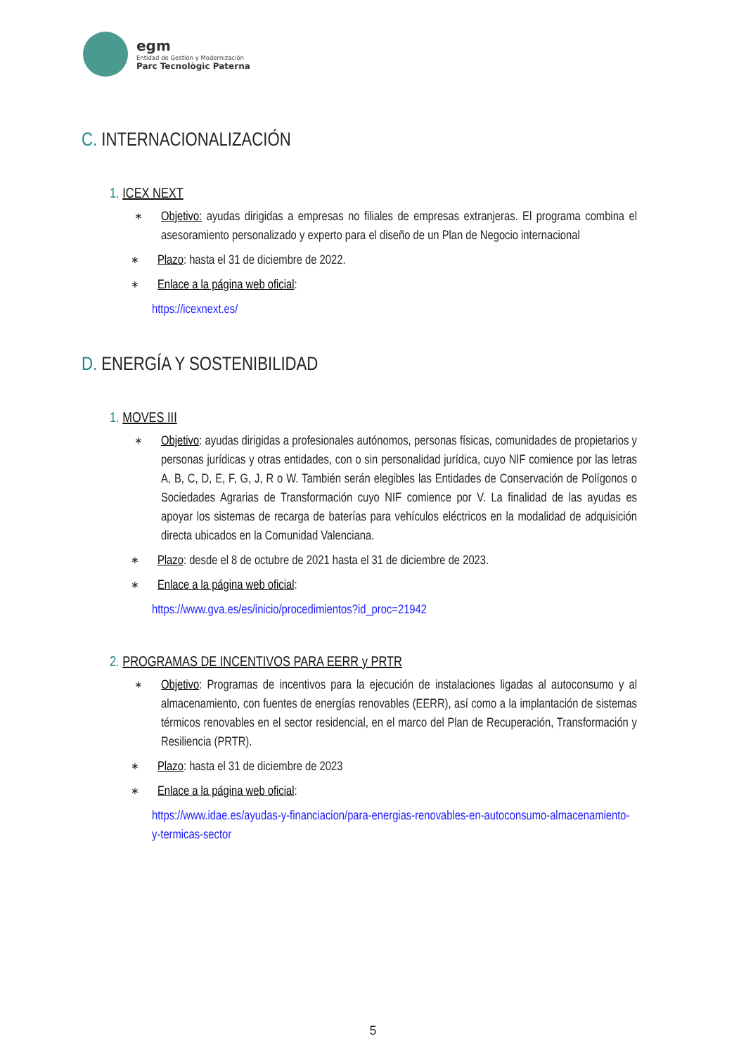egm
Entidad de Gestión y Modernización
Parc Tecnològic Paterna
C. INTERNACIONALIZACIÓN
1. ICEX NEXT
∗
Objetivo: ayudas dirigidas a empresas no filiales de empresas extranjeras. El programa combina el asesoramiento personalizado y experto para el diseño de un Plan de Negocio internacional
∗
Plazo: hasta el 31 de diciembre de 2022.
∗
Enlace a la página web oficial:
https://icexnext.es/
D. ENERGÍA Y SOSTENIBILIDAD
1. MOVES III
∗
Objetivo: ayudas dirigidas a profesionales autónomos, personas físicas, comunidades de propietarios y personas jurídicas y otras entidades, con o sin personalidad jurídica, cuyo NIF comience por las letras A, B, C, D, E, F, G, J, R o W. También serán elegibles las Entidades de Conservación de Polígonos o Sociedades Agrarias de Transformación cuyo NIF comience por V. La finalidad de las ayudas es apoyar los sistemas de recarga de baterías para vehículos eléctricos en la modalidad de adquisición directa ubicados en la Comunidad Valenciana.
∗
Plazo: desde el 8 de octubre de 2021 hasta el 31 de diciembre de 2023.
∗
Enlace a la página web oficial:
https://www.gva.es/es/inicio/procedimientos?id_proc=21942
2. PROGRAMAS DE INCENTIVOS PARA EERR y PRTR
∗
Objetivo: Programas de incentivos para la ejecución de instalaciones ligadas al autoconsumo y al almacenamiento, con fuentes de energías renovables (EERR), así como a la implantación de sistemas térmicos renovables en el sector residencial, en el marco del Plan de Recuperación, Transformación y Resiliencia (PRTR).
∗
Plazo: hasta el 31 de diciembre de 2023
∗
Enlace a la página web oficial:
https://www.idae.es/ayudas-y-financiacion/para-energias-renovables-en-autoconsumo-almacenamiento-y-termicas-sector
5